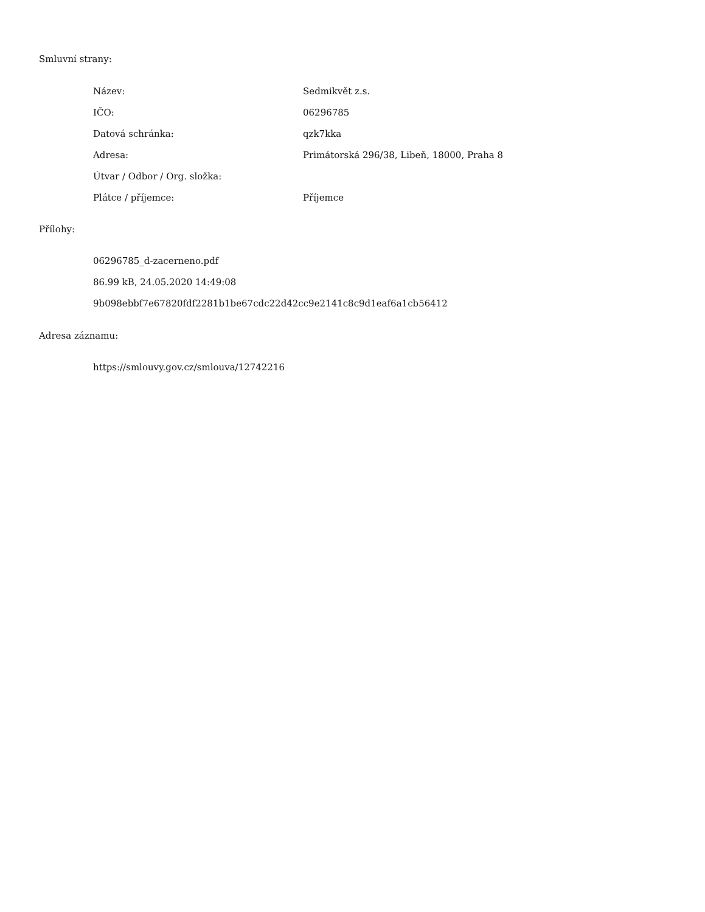Smluvní strany:
| Název: | Sedmikvět z.s. |
| IČO: | 06296785 |
| Datová schránka: | qzk7kka |
| Adresa: | Primátorská 296/38, Libeň, 18000, Praha 8 |
| Útvar / Odbor / Org. složka: | |
| Plátce / příjemce: | Příjemce |
Přílohy:
06296785_d-zacerneno.pdf
86.99 kB, 24.05.2020 14:49:08
9b098ebbf7e67820fdf2281b1be67cdc22d42cc9e2141c8c9d1eaf6a1cb56412
Adresa záznamu:
https://smlouvy.gov.cz/smlouva/12742216